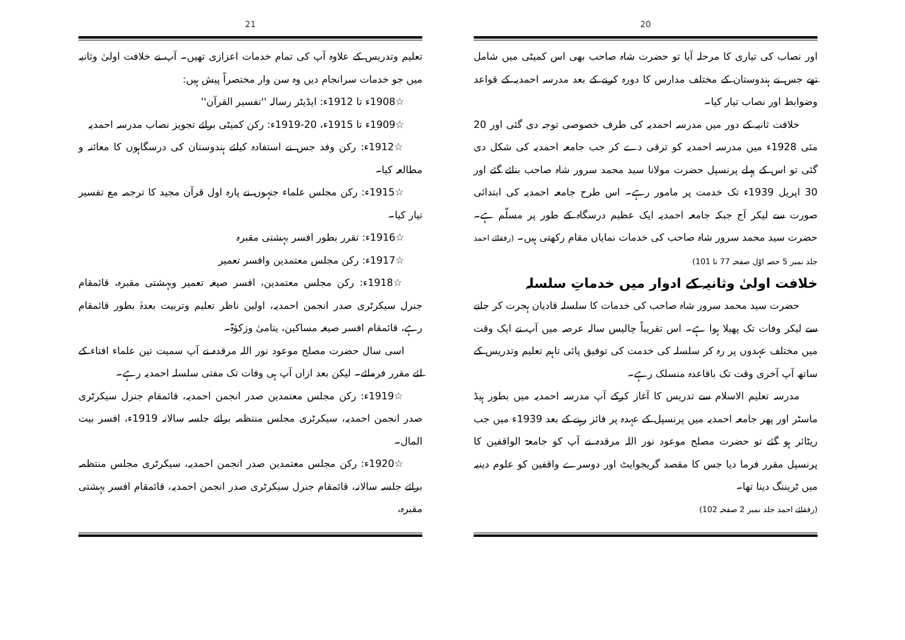20
اور نصاب کی تیاری کا مرحلہ آیا تو حضرت شاہ صاحب بھی اس کمیٹی میں شامل تھے جس نے ہندوستان کے مختلف مدارس کا دورہ کرنے کے بعد مدرسہ احمدیہ کے قواعد وضوابط اور نصاب تیار کیا۔
خلافت ثانیہ کے دور میں مدرسہ احمدیہ کی طرف خصوصی توجہ دی گئی اور 20 مئی 1928ء میں مدرسہ احمدیہ کو ترقی دے کر جب جامعہ احمدیہ کی شکل دی گئی تو اس کے پہلے پرنسپل حضرت مولانا سید محمد سرور شاہ صاحب بنائے گئے اور 30 اپریل 1939ء تک خدمت پر مامور رہے۔ اس طرح جامعہ احمدیہ کی ابتدائی صورت سے لیکر آج جبکہ جامعہ احمدیہ ایک عظیم درسگاہ کے طور پر مسلّم ہے۔ حضرت سید محمد سرور شاہ صاحب کی خدمات نمایاں مقام رکھتی ہیں۔ (رفقائے احمد جلد نمبر 5 حصہ اوّل صفحہ 77 تا 101)
خلافت اولیٰ وثانیہ کے ادوار میں خدماتِ سلسلہ
حضرت سید محمد سرور شاہ صاحب کی خدمات کا سلسلہ قادیان ہجرت کر جانے سے لیکر وفات تک پھیلا ہوا ہے۔ اس تقریباً چالیس سالہ عرصہ میں آپ نے ایک وقت میں مختلف عہدوں پر رہ کر سلسلہ کی خدمت کی توفیق پائی تاہم تعلیم وتدریس کے ساتھ آپ آخری وقت تک باقاعدہ منسلک رہے۔
مدرسہ تعلیم الاسلام سے تدریس کا آغاز کرکے آپ مدرسہ احمدیہ میں بطور ہیڈ ماسٹر اور پھر جامعہ احمدیہ میں پرنسپل کے عہدہ پر فائز رہنے کے بعد 1939ء میں جب ریٹائر ہو گئے تو حضرت مصلح موعود نور اللہ مرقدہ نے آپ کو جامعۃ الواقفین کا پرنسپل مقرر فرما دیا جس کا مقصد گریجوایٹ اور دوسرے واقفین کو علوم دینیہ میں ٹریننگ دینا تھا۔
(رفقائے احمد جلد نمبر 2 صفحہ 102)
21
تعلیم وتدریس کے علاوہ آپ کی تمام خدمات اعزازی تھیں۔ آپ نے خلافت اولیٰ وثانیہ میں جو خدمات سرانجام دیں وہ سن وار مختصراً پیش ہیں:
☆1908ء تا 1912ء: ایڈیٹر رسالہ ''تفسیر القرآن''
☆1909ء تا 1915ء، 20-1919ء: رکن کمیٹی برائے تجویز نصاب مدرسہ احمدیہ
☆1912ء: رکن وفد جس نے استفادہ کیلئے ہندوستان کی درسگاہوں کا معائنہ و مطالعہ کیا۔
☆1915ء: رکن مجلس علماء جنہوں نے پارہ اول قرآن مجید کا ترجمہ مع تفسیر تیار کیا۔
☆1916ء: تقرر بطور افسر بہشتی مقبرہ
☆1917ء: رکن مجلس معتمدین وافسر تعمیر
☆1918ء: رکن مجلس معتمدین، افسر صیغہ تعمیر وبہشتی مقبرہ، قائمقام جنرل سیکرٹری صدر انجمن احمدیہ، اولین ناظر تعلیم وتربیت بعدہٗ بطور قائمقام رہے، قائمقام افسر صیغہ مساکین، یتامیٰ وزکوٰۃ۔
اسی سال حضرت مصلح موعود نور اللہ مرقدہ نے آپ سمیت تین علماء افتاء کے لئے مقرر فرمائے۔ لیکن بعد ازاں آپ ہی وفات تک مفتی سلسلہ احمدیہ رہے۔
☆1919ء: رکن مجلس معتمدین صدر انجمن احمدیہ، قائمقام جنرل سیکرٹری صدر انجمن احمدیہ، سیکرٹری مجلس منتظمہ برائے جلسہ سالانہ 1919ء، افسر بیت المال۔
☆1920ء: رکن مجلس معتمدین صدر انجمن احمدیہ، سیکرٹری مجلس منتظمہ برائے جلسہ سالانہ، قائمقام جنرل سیکرٹری صدر انجمن احمدیہ، قائمقام افسر بہشتی مقبرہ،